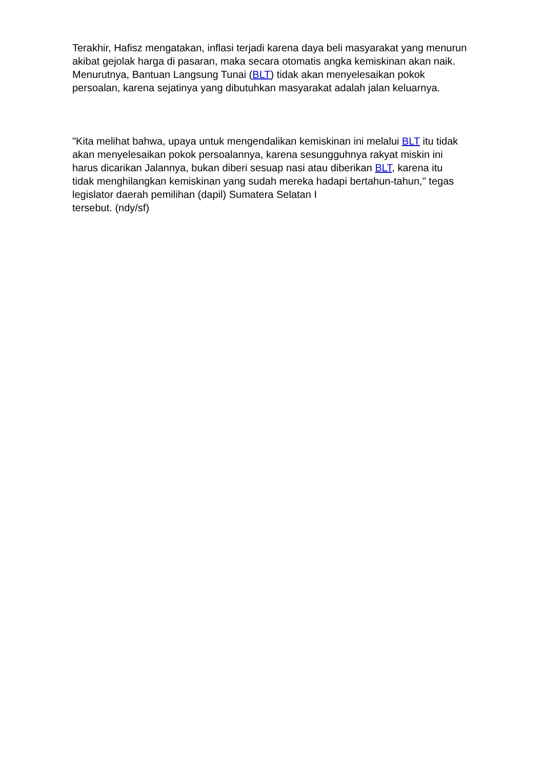Terakhir, Hafisz mengatakan, inflasi terjadi karena daya beli masyarakat yang menurun akibat gejolak harga di pasaran, maka secara otomatis angka kemiskinan akan naik. Menurutnya, Bantuan Langsung Tunai (BLT) tidak akan menyelesaikan pokok persoalan, karena sejatinya yang dibutuhkan masyarakat adalah jalan keluarnya.
"Kita melihat bahwa, upaya untuk mengendalikan kemiskinan ini melalui BLT itu tidak akan menyelesaikan pokok persoalannya, karena sesungguhnya rakyat miskin ini harus dicarikan Jalannya, bukan diberi sesuap nasi atau diberikan BLT, karena itu tidak menghilangkan kemiskinan yang sudah mereka hadapi bertahun-tahun," tegas legislator daerah pemilihan (dapil) Sumatera Selatan I
tersebut. (ndy/sf)